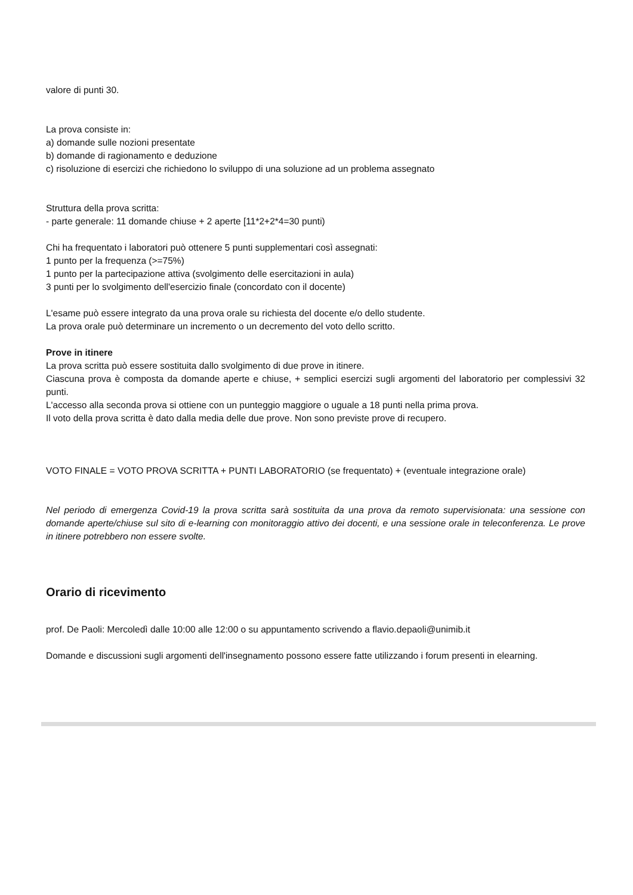valore di punti 30.
La prova consiste in:
a) domande sulle nozioni presentate
b) domande di ragionamento e deduzione
c) risoluzione di esercizi che richiedono lo sviluppo di una soluzione ad un problema assegnato
Struttura della prova scritta:
- parte generale: 11 domande chiuse + 2 aperte [11*2+2*4=30 punti)
Chi ha frequentato i laboratori può ottenere 5 punti supplementari così assegnati:
1 punto per la frequenza (>=75%)
1 punto per la partecipazione attiva (svolgimento delle esercitazioni in aula)
3 punti per lo svolgimento dell'esercizio finale (concordato con il docente)
L'esame può essere integrato da una prova orale su richiesta del docente e/o dello studente.
La prova orale può determinare un incremento o un decremento del voto dello scritto.
Prove in itinere
La prova scritta può essere sostituita dallo svolgimento di due prove in itinere.
Ciascuna prova è composta da domande aperte e chiuse, + semplici esercizi sugli argomenti del laboratorio per complessivi 32 punti.
L'accesso alla seconda prova si ottiene con un punteggio maggiore o uguale a 18 punti nella prima prova.
Il voto della prova scritta è dato dalla media delle due prove. Non sono previste prove di recupero.
VOTO FINALE = VOTO PROVA SCRITTA + PUNTI LABORATORIO (se frequentato) + (eventuale integrazione orale)
Nel periodo di emergenza Covid-19 la prova scritta sarà sostituita da una prova da remoto supervisionata: una sessione con domande aperte/chiuse sul sito di e-learning con monitoraggio attivo dei docenti, e una sessione orale in teleconferenza. Le prove in itinere potrebbero non essere svolte.
Orario di ricevimento
prof. De Paoli: Mercoledì dalle 10:00 alle 12:00 o su appuntamento scrivendo a flavio.depaoli@unimib.it
Domande e discussioni sugli argomenti dell'insegnamento possono essere fatte utilizzando i forum presenti in elearning.